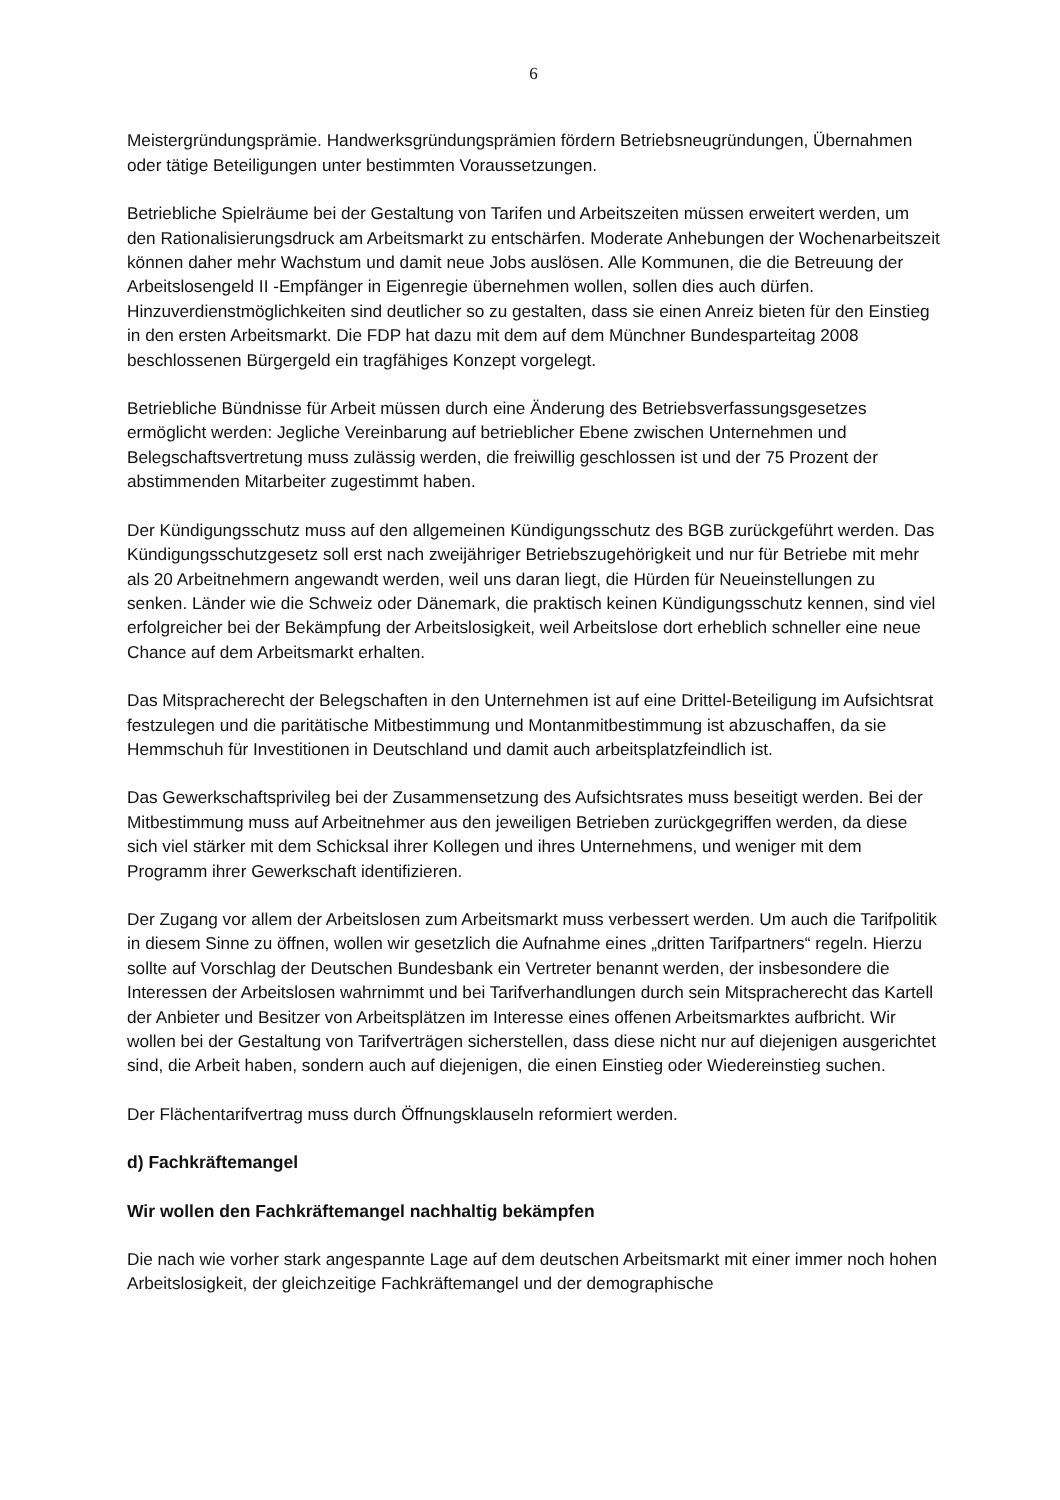6
Meistergründungsprämie. Handwerksgründungsprämien fördern Betriebsneugründungen, Übernahmen oder tätige Beteiligungen unter bestimmten Voraussetzungen.
Betriebliche Spielräume bei der Gestaltung von Tarifen und Arbeitszeiten müssen erweitert werden, um den Rationalisierungsdruck am Arbeitsmarkt zu entschärfen. Moderate Anhebungen der Wochenarbeitszeit können daher mehr Wachstum und damit neue Jobs auslösen. Alle Kommunen, die die Betreuung der Arbeitslosengeld II -Empfänger in Eigenregie übernehmen wollen, sollen dies auch dürfen. Hinzuverdienstmöglichkeiten sind deutlicher so zu gestalten, dass sie einen Anreiz bieten für den Einstieg in den ersten Arbeitsmarkt. Die FDP hat dazu mit dem auf dem Münchner Bundesparteitag 2008 beschlossenen Bürgergeld ein tragfähiges Konzept vorgelegt.
Betriebliche Bündnisse für Arbeit müssen durch eine Änderung des Betriebsverfassungsgesetzes ermöglicht werden: Jegliche Vereinbarung auf betrieblicher Ebene zwischen Unternehmen und Belegschaftsvertretung muss zulässig werden, die freiwillig geschlossen ist und der 75 Prozent der abstimmenden Mitarbeiter zugestimmt haben.
Der Kündigungsschutz muss auf den allgemeinen Kündigungsschutz des BGB zurückgeführt werden. Das Kündigungsschutzgesetz soll erst nach zweijähriger Betriebszugehörigkeit und nur für Betriebe mit mehr als 20 Arbeitnehmern angewandt werden, weil uns daran liegt, die Hürden für Neueinstellungen zu senken. Länder wie die Schweiz oder Dänemark, die praktisch keinen Kündigungsschutz kennen, sind viel erfolgreicher bei der Bekämpfung der Arbeitslosigkeit, weil Arbeitslose dort erheblich schneller eine neue Chance auf dem Arbeitsmarkt erhalten.
Das Mitspracherecht der Belegschaften in den Unternehmen ist auf eine Drittel-Beteiligung im Aufsichtsrat festzulegen und die paritätische Mitbestimmung und Montanmitbestimmung ist abzuschaffen, da sie Hemmschuh für Investitionen in Deutschland und damit auch arbeitsplatzfeindlich ist.
Das Gewerkschaftsprivileg bei der Zusammensetzung des Aufsichtsrates muss beseitigt werden. Bei der Mitbestimmung muss auf Arbeitnehmer aus den jeweiligen Betrieben zurückgegriffen werden, da diese sich viel stärker mit dem Schicksal ihrer Kollegen und ihres Unternehmens, und weniger mit dem Programm ihrer Gewerkschaft identifizieren.
Der Zugang vor allem der Arbeitslosen zum Arbeitsmarkt muss verbessert werden. Um auch die Tarifpolitik in diesem Sinne zu öffnen, wollen wir gesetzlich die Aufnahme eines „dritten Tarifpartners“ regeln. Hierzu sollte auf Vorschlag der Deutschen Bundesbank ein Vertreter benannt werden, der insbesondere die Interessen der Arbeitslosen wahrnimmt und bei Tarifverhandlungen durch sein Mitspracherecht das Kartell der Anbieter und Besitzer von Arbeitsplätzen im Interesse eines offenen Arbeitsmarktes aufbricht. Wir wollen bei der Gestaltung von Tarifverträgen sicherstellen, dass diese nicht nur auf diejenigen ausgerichtet sind, die Arbeit haben, sondern auch auf diejenigen, die einen Einstieg oder Wiedereinstieg suchen.
Der Flächentarifvertrag muss durch Öffnungsklauseln reformiert werden.
d) Fachkräftemangel
Wir wollen den Fachkräftemangel nachhaltig bekämpfen
Die nach wie vorher stark angespannte Lage auf dem deutschen Arbeitsmarkt mit einer immer noch hohen Arbeitslosigkeit, der gleichzeitige Fachkräftemangel und der demographische